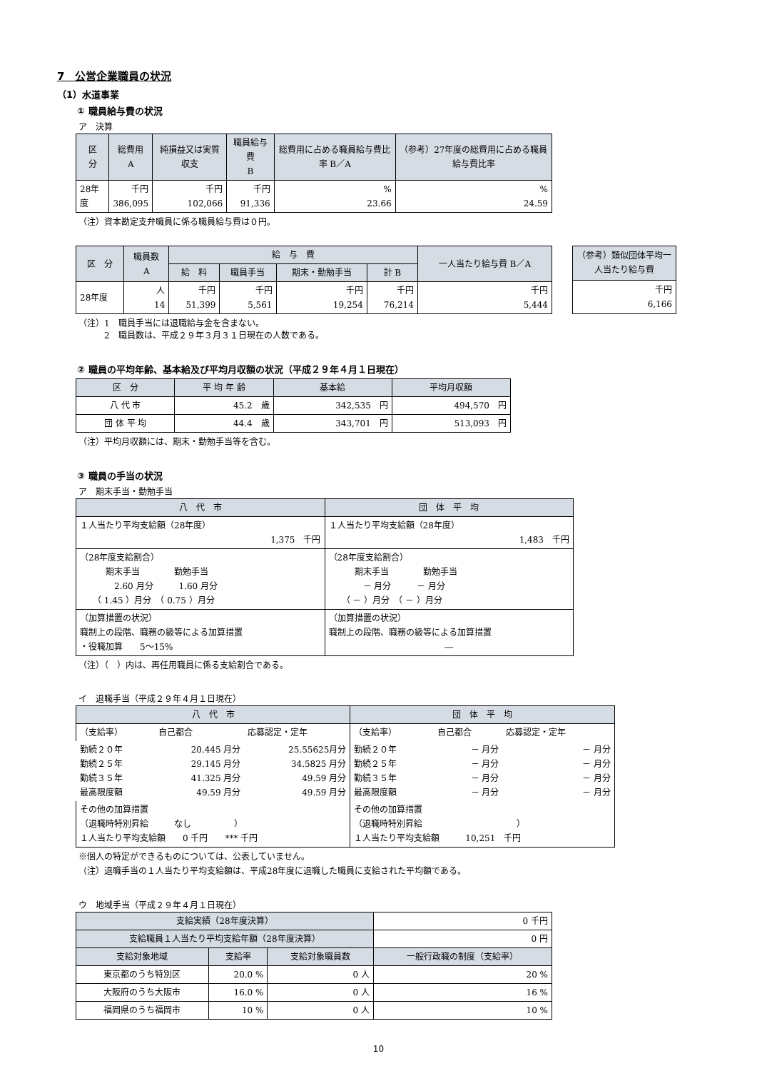7　公営企業職員の状況
（1）水道事業
① 職員給与費の状況
ア　決算
| 区 分 | 総費用 A | 純損益又は実質収支 | 職員給与費 B | 総費用に占める職員給与費比率 B／A | （参考）27年度の総費用に占める職員給与費比率 |
| --- | --- | --- | --- | --- | --- |
| 28年度 | 千円 386,095 | 千円 102,066 | 千円 91,336 | % 23.66 | % 24.59 |
（注）資本勘定支弁職員に係る職員給与費は０円。
| 区 分 | 職員数 A | 給 与 費 | | | | 一人当たり給与費 B／A |
| --- | --- | --- | --- | --- | --- | --- |
| | | 給 料 | 職員手当 | 期末・勤勉手当 | 計 B | |
| 28年度 | 人 14 | 千円 51,399 | 千円 5,561 | 千円 19,254 | 千円 76,214 | 千円 5,444 |
| （参考）類似団体平均一人当たり給与費 |
| --- |
| 千円 6,166 |
（注）1　職員手当には退職給与金を含まない。
　　　2　職員数は、平成２９年３月３１日現在の人数である。
② 職員の平均年齢、基本給及び平均月収額の状況（平成２９年４月１日現在）
| 区 分 | 平 均 年 齢 | 基本給 | 平均月収額 |
| --- | --- | --- | --- |
| 八 代 市 | 45.2 歳 | 342,535 円 | 494,570 円 |
| 団 体 平 均 | 44.4 歳 | 343,701 円 | 513,093 円 |
（注）平均月収額には、期末・勤勉手当等を含む。
③ 職員の手当の状況
ア　期末手当・勤勉手当
| 八 代 市 | 団 体 平 均 |
| --- | --- |
| １人当たり平均支給額（28年度） 1,375 千円 | １人当たり平均支給額（28年度） 1,483 千円 |
| （28年度支給割合） 期末手当 勤勉手当 2.60 月分 1.60 月分 （ 1.45 ）月分 （ 0.75 ）月分 | （28年度支給割合） 期末手当 勤勉手当 － 月分 － 月分 （ － ）月分 （ － ）月分 |
| （加算措置の状況） 職制上の段階、職務の級等による加算措置 ・役職加算 5～15% | （加算措置の状況） 職制上の段階、職務の級等による加算措置 ― |
（注）（　）内は、再任用職員に係る支給割合である。
イ　退職手当（平成２９年４月１日現在）
| 八 代 市 | | | 団 体 平 均 | | |
| --- | --- | --- | --- | --- | --- |
| （支給率） | 自己都合 | 応募認定・定年 | （支給率） | 自己都合 | 応募認定・定年 |
| 勤続２０年 勤続２５年 勤続３５年 最高限度額 | 20.445 月分 29.145 月分 41.325 月分 49.59 月分 | 25.55625月分 34.5825 月分 49.59 月分 49.59 月分 | 勤続２０年 勤続２５年 勤続３５年 最高限度額 | － 月分 － 月分 － 月分 － 月分 | － 月分 － 月分 － 月分 － 月分 |
| その他の加算措置 （退職時特別昇給 なし ） １人当たり平均支給額 0 千円 *** 千円 | | | その他の加算措置 （退職時特別昇給 ） １人当たり平均支給額 10,251 千円 | | |
※個人の特定ができるものについては、公表していません。
（注）退職手当の１人当たり平均支給額は、平成28年度に退職した職員に支給された平均額である。
ウ　地域手当（平成２９年４月１日現在）
| 支給実績（28年度決算） | | | 0 千円 |
| 支給職員１人当たり平均支給年額（28年度決算） | | | 0 円 |
| 支給対象地域 | 支給率 | 支給対象職員数 | 一般行政職の制度（支給率） |
| 東京都のうち特別区 | 20.0 % | 0 人 | 20 % |
| 大阪府のうち大阪市 | 16.0 % | 0 人 | 16 % |
| 福岡県のうち福岡市 | 10 % | 0 人 | 10 % |
10